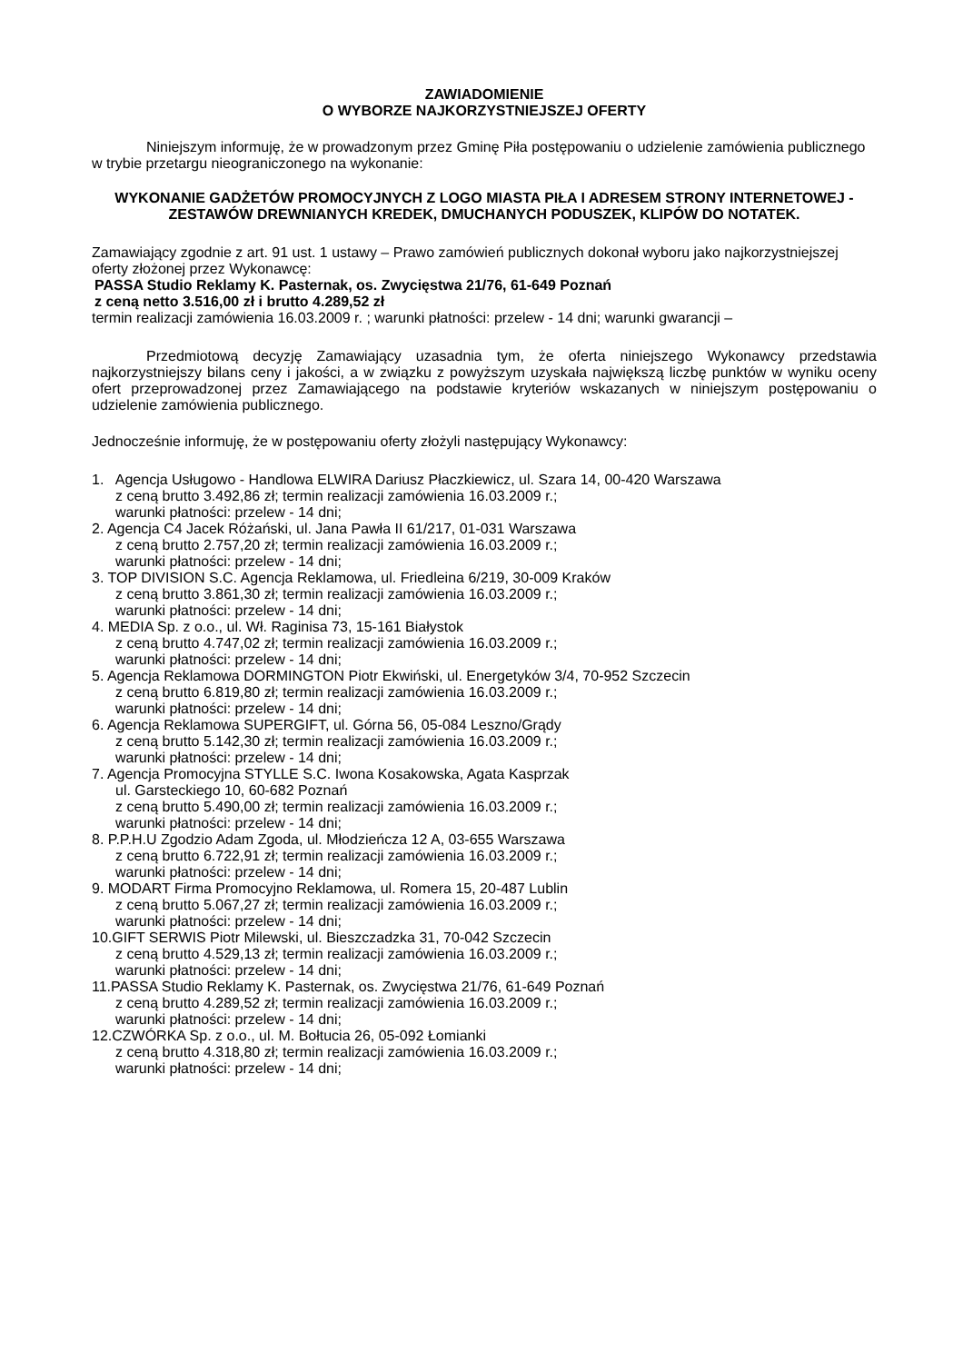ZAWIADOMIENIE
O WYBORZE NAJKORZYSTNIEJSZEJ OFERTY
Niniejszym informuję, że w prowadzonym przez Gminę Piła postępowaniu o udzielenie zamówienia publicznego w trybie przetargu nieograniczonego na wykonanie:
WYKONANIE GADŻETÓW PROMOCYJNYCH Z LOGO MIASTA PIŁA I ADRESEM STRONY INTERNETOWEJ - ZESTAWÓW DREWNIANYCH KREDEK, DMUCHANYCH PODUSZEK, KLIPÓW DO NOTATEK.
Zamawiający zgodnie z art. 91 ust. 1 ustawy – Prawo zamówień publicznych dokonał wyboru jako najkorzystniejszej oferty złożonej przez Wykonawcę:
PASSA Studio Reklamy K. Pasternak, os. Zwycięstwa 21/76, 61-649 Poznań
z ceną netto 3.516,00 zł i brutto 4.289,52 zł
termin realizacji zamówienia 16.03.2009 r. ; warunki płatności: przelew - 14 dni; warunki gwarancji –
Przedmiotową decyzję Zamawiający uzasadnia tym, że oferta niniejszego Wykonawcy przedstawia najkorzystniejszy bilans ceny i jakości, a w związku z powyższym uzyskała największą liczbę punktów w wyniku oceny ofert przeprowadzonej przez Zamawiającego na podstawie kryteriów wskazanych w niniejszym postępowaniu o udzielenie zamówienia publicznego.
Jednocześnie informuję, że w postępowaniu oferty złożyli następujący Wykonawcy:
1. Agencja Usługowo - Handlowa ELWIRA Dariusz Płaczkiewicz, ul. Szara 14, 00-420 Warszawa
z ceną brutto 3.492,86 zł; termin realizacji zamówienia 16.03.2009 r.;
warunki płatności: przelew - 14 dni;
2. Agencja C4 Jacek Różański, ul. Jana Pawła II 61/217, 01-031 Warszawa
z ceną brutto 2.757,20 zł; termin realizacji zamówienia 16.03.2009 r.;
warunki płatności: przelew - 14 dni;
3. TOP DIVISION S.C. Agencja Reklamowa, ul. Friedleina 6/219, 30-009 Kraków
z ceną brutto 3.861,30 zł; termin realizacji zamówienia 16.03.2009 r.;
warunki płatności: przelew - 14 dni;
4. MEDIA Sp. z o.o., ul. Wł. Raginisa 73, 15-161 Białystok
z ceną brutto 4.747,02 zł; termin realizacji zamówienia 16.03.2009 r.;
warunki płatności: przelew - 14 dni;
5. Agencja Reklamowa DORMINGTON Piotr Ekwiński, ul. Energetyków 3/4, 70-952 Szczecin
z ceną brutto 6.819,80 zł; termin realizacji zamówienia 16.03.2009 r.;
warunki płatności: przelew - 14 dni;
6. Agencja Reklamowa SUPERGIFT, ul. Górna 56, 05-084 Leszno/Grądy
z ceną brutto 5.142,30 zł; termin realizacji zamówienia 16.03.2009 r.;
warunki płatności: przelew - 14 dni;
7. Agencja Promocyjna STYLLE S.C. Iwona Kosakowska, Agata Kasprzak
ul. Garsteckiego 10, 60-682 Poznań
z ceną brutto 5.490,00 zł; termin realizacji zamówienia 16.03.2009 r.;
warunki płatności: przelew - 14 dni;
8. P.P.H.U Zgodzio Adam Zgoda, ul. Młodzieńcza 12 A, 03-655 Warszawa
z ceną brutto 6.722,91 zł; termin realizacji zamówienia 16.03.2009 r.;
warunki płatności: przelew - 14 dni;
9. MODART Firma Promocyjno Reklamowa, ul. Romera 15, 20-487 Lublin
z ceną brutto 5.067,27 zł; termin realizacji zamówienia 16.03.2009 r.;
warunki płatności: przelew - 14 dni;
10.GIFT SERWIS Piotr Milewski, ul. Bieszczadzka 31, 70-042 Szczecin
z ceną brutto 4.529,13 zł; termin realizacji zamówienia 16.03.2009 r.;
warunki płatności: przelew - 14 dni;
11.PASSA Studio Reklamy K. Pasternak, os. Zwycięstwa 21/76, 61-649 Poznań
z ceną brutto 4.289,52 zł; termin realizacji zamówienia 16.03.2009 r.;
warunki płatności: przelew - 14 dni;
12.CZWÓRKA Sp. z o.o., ul. M. Bołtucia 26, 05-092 Łomianki
z ceną brutto 4.318,80 zł; termin realizacji zamówienia 16.03.2009 r.;
warunki płatności: przelew - 14 dni;